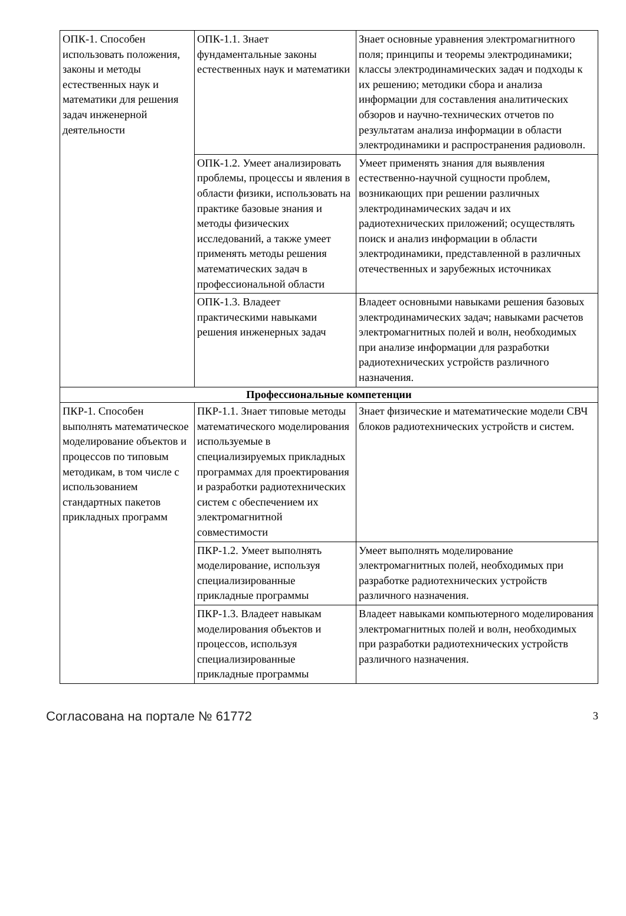| ОПК-1. Способен использовать положения, законы и методы естественных наук и математики для решения задач инженерной деятельности | ОПК-1.1. Знает фундаментальные законы естественных наук и математики | Знает основные уравнения электромагнитного поля; принципы и теоремы электродинамики; классы электродинамических задач и подходы к их решению; методики сбора и анализа информации для составления аналитических обзоров и научно-технических отчетов по результатам анализа информации в области электродинамики и распространения радиоволн. |
| | ОПК-1.2. Умеет анализировать проблемы, процессы и явления в области физики, использовать на практике базовые знания и методы физических исследований, а также умеет применять методы решения математических задач в профессиональной области | Умеет применять знания для выявления естественно-научной сущности проблем, возникающих при решении различных электродинамических задач и их радиотехнических приложений; осуществлять поиск и анализ информации в области электродинамики, представленной в различных отечественных и зарубежных источниках |
| | ОПК-1.3. Владеет практическими навыками решения инженерных задач | Владеет основными навыками решения базовых электродинамических задач; навыками расчетов электромагнитных полей и волн, необходимых при анализе информации для разработки радиотехнических устройств различного назначения. |
| Профессиональные компетенции | | |
| ПКР-1. Способен выполнять математическое моделирование объектов и процессов по типовым методикам, в том числе с использованием стандартных пакетов прикладных программ | ПКР-1.1. Знает типовые методы математического моделирования используемые в специализируемых прикладных программах для проектирования и разработки радиотехнических систем с обеспечением их электромагнитной совместимости | Знает физические и математические модели СВЧ блоков радиотехнических устройств и систем. |
| | ПКР-1.2. Умеет выполнять моделирование, используя специализированные прикладные программы | Умеет выполнять моделирование электромагнитных полей, необходимых при разработке радиотехнических устройств различного назначения. |
| | ПКР-1.3. Владеет навыкам моделирования объектов и процессов, используя специализированные прикладные программы | Владеет навыками компьютерного моделирования электромагнитных полей и волн, необходимых при разработки радиотехнических устройств различного назначения. |
Согласована на портале № 61772 3